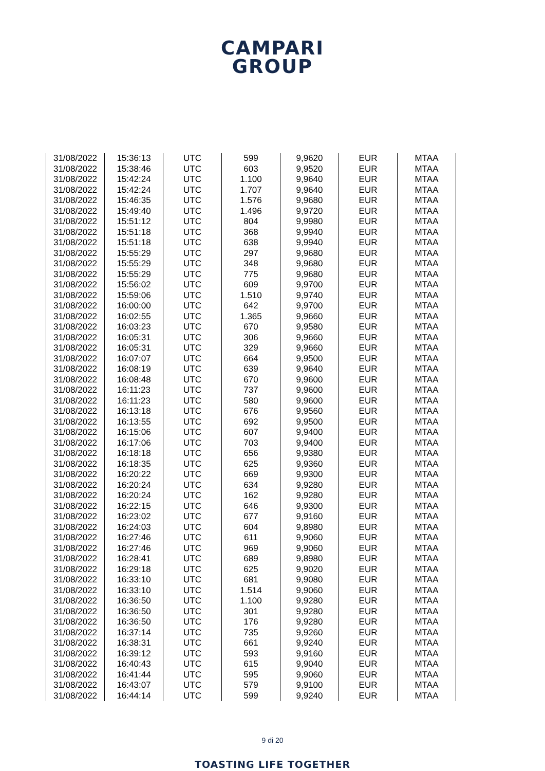CAMPARI
GROUP
| 31/08/2022 | 15:36:13 | UTC | 599 | 9,9620 | EUR | MTAA |
| 31/08/2022 | 15:38:46 | UTC | 603 | 9,9520 | EUR | MTAA |
| 31/08/2022 | 15:42:24 | UTC | 1.100 | 9,9640 | EUR | MTAA |
| 31/08/2022 | 15:42:24 | UTC | 1.707 | 9,9640 | EUR | MTAA |
| 31/08/2022 | 15:46:35 | UTC | 1.576 | 9,9680 | EUR | MTAA |
| 31/08/2022 | 15:49:40 | UTC | 1.496 | 9,9720 | EUR | MTAA |
| 31/08/2022 | 15:51:12 | UTC | 804 | 9,9980 | EUR | MTAA |
| 31/08/2022 | 15:51:18 | UTC | 368 | 9,9940 | EUR | MTAA |
| 31/08/2022 | 15:51:18 | UTC | 638 | 9,9940 | EUR | MTAA |
| 31/08/2022 | 15:55:29 | UTC | 297 | 9,9680 | EUR | MTAA |
| 31/08/2022 | 15:55:29 | UTC | 348 | 9,9680 | EUR | MTAA |
| 31/08/2022 | 15:55:29 | UTC | 775 | 9,9680 | EUR | MTAA |
| 31/08/2022 | 15:56:02 | UTC | 609 | 9,9700 | EUR | MTAA |
| 31/08/2022 | 15:59:06 | UTC | 1.510 | 9,9740 | EUR | MTAA |
| 31/08/2022 | 16:00:00 | UTC | 642 | 9,9700 | EUR | MTAA |
| 31/08/2022 | 16:02:55 | UTC | 1.365 | 9,9660 | EUR | MTAA |
| 31/08/2022 | 16:03:23 | UTC | 670 | 9,9580 | EUR | MTAA |
| 31/08/2022 | 16:05:31 | UTC | 306 | 9,9660 | EUR | MTAA |
| 31/08/2022 | 16:05:31 | UTC | 329 | 9,9660 | EUR | MTAA |
| 31/08/2022 | 16:07:07 | UTC | 664 | 9,9500 | EUR | MTAA |
| 31/08/2022 | 16:08:19 | UTC | 639 | 9,9640 | EUR | MTAA |
| 31/08/2022 | 16:08:48 | UTC | 670 | 9,9600 | EUR | MTAA |
| 31/08/2022 | 16:11:23 | UTC | 737 | 9,9600 | EUR | MTAA |
| 31/08/2022 | 16:11:23 | UTC | 580 | 9,9600 | EUR | MTAA |
| 31/08/2022 | 16:13:18 | UTC | 676 | 9,9560 | EUR | MTAA |
| 31/08/2022 | 16:13:55 | UTC | 692 | 9,9500 | EUR | MTAA |
| 31/08/2022 | 16:15:06 | UTC | 607 | 9,9400 | EUR | MTAA |
| 31/08/2022 | 16:17:06 | UTC | 703 | 9,9400 | EUR | MTAA |
| 31/08/2022 | 16:18:18 | UTC | 656 | 9,9380 | EUR | MTAA |
| 31/08/2022 | 16:18:35 | UTC | 625 | 9,9360 | EUR | MTAA |
| 31/08/2022 | 16:20:22 | UTC | 669 | 9,9300 | EUR | MTAA |
| 31/08/2022 | 16:20:24 | UTC | 634 | 9,9280 | EUR | MTAA |
| 31/08/2022 | 16:20:24 | UTC | 162 | 9,9280 | EUR | MTAA |
| 31/08/2022 | 16:22:15 | UTC | 646 | 9,9300 | EUR | MTAA |
| 31/08/2022 | 16:23:02 | UTC | 677 | 9,9160 | EUR | MTAA |
| 31/08/2022 | 16:24:03 | UTC | 604 | 9,8980 | EUR | MTAA |
| 31/08/2022 | 16:27:46 | UTC | 611 | 9,9060 | EUR | MTAA |
| 31/08/2022 | 16:27:46 | UTC | 969 | 9,9060 | EUR | MTAA |
| 31/08/2022 | 16:28:41 | UTC | 689 | 9,8980 | EUR | MTAA |
| 31/08/2022 | 16:29:18 | UTC | 625 | 9,9020 | EUR | MTAA |
| 31/08/2022 | 16:33:10 | UTC | 681 | 9,9080 | EUR | MTAA |
| 31/08/2022 | 16:33:10 | UTC | 1.514 | 9,9060 | EUR | MTAA |
| 31/08/2022 | 16:36:50 | UTC | 1.100 | 9,9280 | EUR | MTAA |
| 31/08/2022 | 16:36:50 | UTC | 301 | 9,9280 | EUR | MTAA |
| 31/08/2022 | 16:36:50 | UTC | 176 | 9,9280 | EUR | MTAA |
| 31/08/2022 | 16:37:14 | UTC | 735 | 9,9260 | EUR | MTAA |
| 31/08/2022 | 16:38:31 | UTC | 661 | 9,9240 | EUR | MTAA |
| 31/08/2022 | 16:39:12 | UTC | 593 | 9,9160 | EUR | MTAA |
| 31/08/2022 | 16:40:43 | UTC | 615 | 9,9040 | EUR | MTAA |
| 31/08/2022 | 16:41:44 | UTC | 595 | 9,9060 | EUR | MTAA |
| 31/08/2022 | 16:43:07 | UTC | 579 | 9,9100 | EUR | MTAA |
| 31/08/2022 | 16:44:14 | UTC | 599 | 9,9240 | EUR | MTAA |
9 di 20
TOASTING LIFE TOGETHER